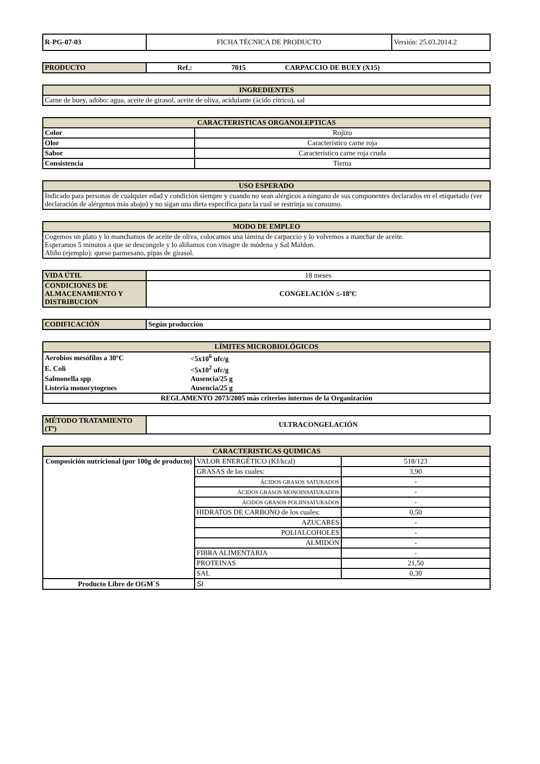| R-PG-07-03 | FICHA TÉCNICA DE PRODUCTO | Versión: 25.03.2014.2 |
| PRODUCTO | Ref.: 7015 CARPACCIO DE BUEY (X15) |
| INGREDIENTES |
| --- |
| Carne de buey, adobo: agua, aceite de girasol, aceite de oliva, acidulante (ácido cítrico), sal |
| CARACTERISTICAS ORGANOLEPTICAS | |
| --- | --- |
| Color | Rojizo |
| Olor | Característico carne roja |
| Sabor | Característico carne roja cruda |
| Consistencia | Tierna |
| USO ESPERADO |
| --- |
| Indicado para personas de cualquier edad y condición siempre y cuando no sean alérgicos a ninguno de sus componentes declarados en el etiquetado (ver declaración de alérgenos más abajo) y no sigan una dieta específica para la cual se restrinja su consumo. |
| MODO DE EMPLEO |
| --- |
| Cogemos un plato y lo manchamos de aceite de oliva, colocamos una lámina de carpaccio y lo volvemos a manchar de aceite. Esperamos 5 minutos a que se descongele y lo aliñamos con vinagre de módena y Sal Maldon. Aliño (ejemplo): queso parmesano, pipas de girasol. |
| VIDA ÚTIL | 18 meses |
| CONDICIONES DE ALMACENAMIENTO Y DISTRIBUCION | CONGELACIÓN ≤-18ºC |
| CODIFICACIÓN | Según producción |
| LÍMITES MICROBIOLÓGICOS | |
| --- | --- |
| Aerobios mesófilos a 30ºC | <5x10<sup>6</sup> ufc/g |
| E. Coli | <5x10<sup>2</sup> ufc/g |
| Salmonella spp | Ausencia/25 g |
| Listeria monocytogenes | Ausencia/25 g |
| REGLAMENTO 2073/2005 más criterios internos de la Organización | |
| MÉTODO TRATAMIENTO (Tª) | ULTRACONGELACIÓN |
| CARACTERISTICAS QUIMICAS | | |
| --- | --- | --- |
| Composición nutricional (por 100g de producto) | VALOR ENERGÉTICO (KJ/kcal) | 518/123 |
| | GRASAS de las cuales: | 3,90 |
| | ÁCIDOS GRASOS SATURADOS | - |
| | ÁCIDOS GRASOS MONOINSATURADOS | - |
| | ÁCIDOS GRASOS POLIINSATURADOS | - |
| | HIDRATOS DE CARBONO de los cuales: | 0,50 |
| | AZUCARES | - |
| | POLIALCOHOLES | - |
| | ALMIDON | - |
| | FIBRA ALIMENTARIA | - |
| | PROTEINAS | 21,50 |
| | SAL | 0,30 |
| Producto Libre de OGM`S | SI | |